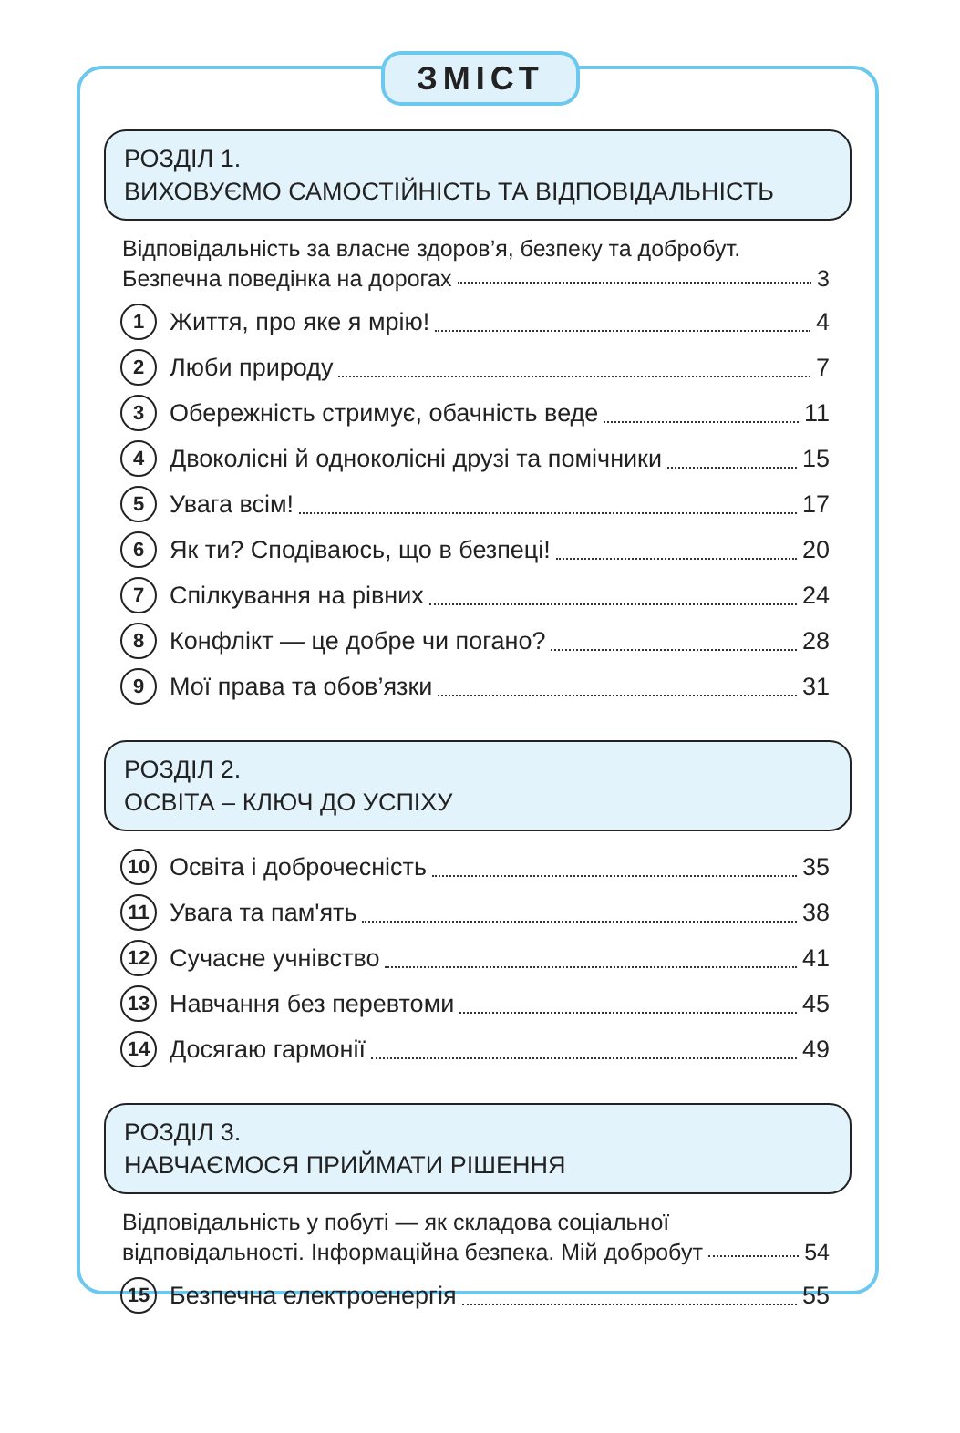ЗМІСТ
РОЗДІЛ 1.
ВИХОВУЄМО САМОСТІЙНІСТЬ ТА ВІДПОВІДАЛЬНІСТЬ
Відповідальність за власне здоров’я, безпеку та добробут.
Безпечна поведінка на дорогах 3
1 Життя, про яке я мрію! 4
2 Люби природу 7
3 Обережність стримує, обачність веде 11
4 Двоколісні й одноколісні друзі та помічники 15
5 Увага всім! 17
6 Як ти? Сподіваюсь, що в безпеці! 20
7 Спілкування на рівних 24
8 Конфлікт — це добре чи погано? 28
9 Мої права та обов’язки 31
РОЗДІЛ 2.
ОСВІТА – КЛЮЧ ДО УСПІХУ
10 Освіта і доброчесність 35
11 Увага та пам'ять 38
12 Сучасне учнівство 41
13 Навчання без перевтоми 45
14 Досягаю гармонії 49
РОЗДІЛ 3.
НАВЧАЄМОСЯ ПРИЙМАТИ РІШЕННЯ
Відповідальність у побуті — як складова соціальної
відповідальності. Інформаційна безпека. Мій добробут 54
15 Безпечна електроенергія 55